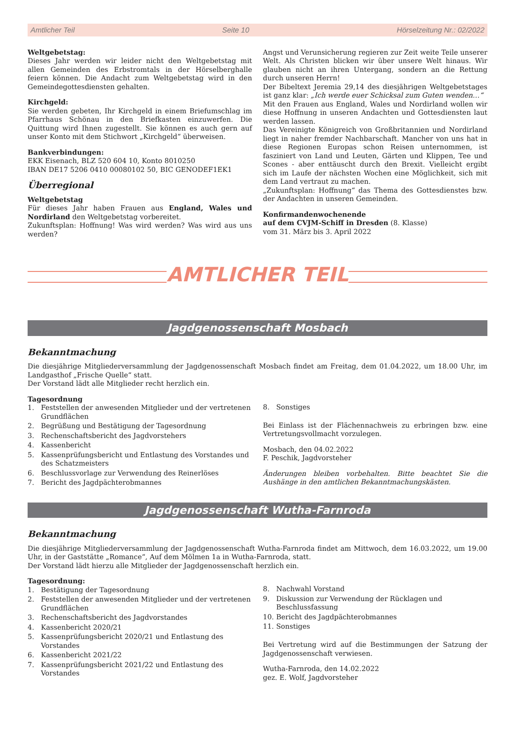Amtlicher Teil Seite 10 Hörselzeitung Nr.: 02/2022
Weltgebetstag:
Dieses Jahr werden wir leider nicht den Weltgebetstag mit allen Gemeinden des Erbstromtals in der Hörselberghalle feiern können. Die Andacht zum Weltgebetstag wird in den Gemeindegottesdiensten gehalten.
Kirchgeld:
Sie werden gebeten, Ihr Kirchgeld in einem Briefumschlag im Pfarrhaus Schönau in den Briefkasten einzuwerfen. Die Quittung wird Ihnen zugestellt. Sie können es auch gern auf unser Konto mit dem Stichwort „Kirchgeld“ überweisen.
Bankverbindungen:
EKK Eisenach, BLZ 520 604 10, Konto 8010250
IBAN DE17 5206 0410 00080102 50, BIC GENODEF1EK1
Überregional
Weltgebetstag
Für dieses Jahr haben Frauen aus England, Wales und Nordirland den Weltgebetstag vorbereitet.
Zukunftsplan: Hoffnung! Was wird werden? Was wird aus uns werden?
Angst und Verunsicherung regieren zur Zeit weite Teile unserer Welt. Als Christen blicken wir über unsere Welt hinaus. Wir glauben nicht an ihren Untergang, sondern an die Rettung durch unseren Herrn!
Der Bibeltext Jeremia 29,14 des diesjährigen Weltgebetstages ist ganz klar: „Ich werde euer Schicksal zum Guten wenden…“
Mit den Frauen aus England, Wales und Nordirland wollen wir diese Hoffnung in unseren Andachten und Gottesdiensten laut werden lassen.
Das Vereinigte Königreich von Großbritannien und Nordirland liegt in naher fremder Nachbarschaft. Mancher von uns hat in diese Regionen Europas schon Reisen unternommen, ist fasziniert von Land und Leuten, Gärten und Klippen, Tee und Scones - aber enttäuscht durch den Brexit. Vielleicht ergibt sich im Laufe der nächsten Wochen eine Möglichkeit, sich mit dem Land vertraut zu machen.
„Zukunftsplan: Hoffnung“ das Thema des Gottesdienstes bzw. der Andachten in unseren Gemeinden.
Konfirmandenwochenende
auf dem CVJM-Schiff in Dresden (8. Klasse)
vom 31. März bis 3. April 2022
AMTLICHER TEIL
Jagdgenossenschaft Mosbach
Bekanntmachung
Die diesjährige Mitgliederversammlung der Jagdgenossenschaft Mosbach findet am Freitag, dem 01.04.2022, um 18.00 Uhr, im Landgasthof „Frische Quelle“ statt.
Der Vorstand lädt alle Mitglieder recht herzlich ein.
Tagesordnung
1. Feststellen der anwesenden Mitglieder und der vertretenen Grundflächen
2. Begrüßung und Bestätigung der Tagesordnung
3. Rechenschaftsbericht des Jagdvorstehers
4. Kassenbericht
5. Kassenprüfungsbericht und Entlastung des Vorstandes und des Schatzmeisters
6. Beschlussvorlage zur Verwendung des Reinerlöses
7. Bericht des Jagdpächterobmannes
8. Sonstiges
Bei Einlass ist der Flächennachweis zu erbringen bzw. eine Vertretungsvollmacht vorzulegen.
Mosbach, den 04.02.2022
F. Peschik, Jagdvorsteher
Änderungen bleiben vorbehalten. Bitte beachtet Sie die Aushänge in den amtlichen Bekanntmachungskästen.
Jagdgenossenschaft Wutha-Farnroda
Bekanntmachung
Die diesjährige Mitgliederversammlung der Jagdgenossenschaft Wutha-Farnroda findet am Mittwoch, dem 16.03.2022, um 19.00 Uhr, in der Gaststätte „Romance“, Auf dem Mölmen 1a in Wutha-Farnroda, statt.
Der Vorstand lädt hierzu alle Mitglieder der Jagdgenossenschaft herzlich ein.
Tagesordnung:
1. Bestätigung der Tagesordnung
2. Feststellen der anwesenden Mitglieder und der vertretenen Grundflächen
3. Rechenschaftsbericht des Jagdvorstandes
4. Kassenbericht 2020/21
5. Kassenprüfungsbericht 2020/21 und Entlastung des Vorstandes
6. Kassenbericht 2021/22
7. Kassenprüfungsbericht 2021/22 und Entlastung des Vorstandes
8. Nachwahl Vorstand
9. Diskussion zur Verwendung der Rücklagen und Beschlussfassung
10. Bericht des Jagdpächterobmannes
11. Sonstiges
Bei Vertretung wird auf die Bestimmungen der Satzung der Jagdgenossenschaft verwiesen.
Wutha-Farnroda, den 14.02.2022
gez. E. Wolf, Jagdvorsteher